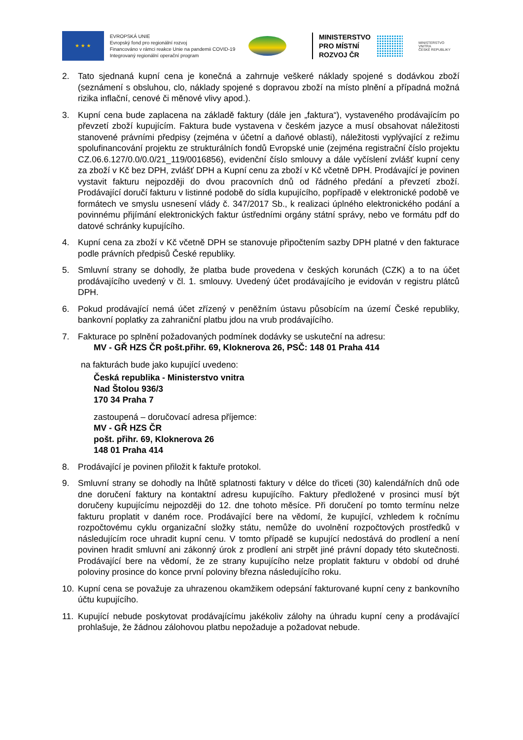★ ★ ★
EVROPSKÁ UNIE
Evropský fond pro regionální rozvoj
Financováno v rámci reakce Unie na pandemii COVID-19
Integrovaný regionální operační program
MINISTERSTVO
PRO MÍSTNÍ
ROZVOJ ČR
MINISTERSTVO VNITRA
ČESKÉ REPUBLIKY
2. Tato sjednaná kupní cena je konečná a zahrnuje veškeré náklady spojené s dodávkou zboží (seznámení s obsluhou, clo, náklady spojené s dopravou zboží na místo plnění a případná možná rizika inflační, cenové či měnové vlivy apod.).
3. Kupní cena bude zaplacena na základě faktury (dále jen „faktura“), vystaveného prodávajícím po převzetí zboží kupujícím. Faktura bude vystavena v českém jazyce a musí obsahovat náležitosti stanovené právními předpisy (zejména v účetní a daňové oblasti), náležitosti vyplývající z režimu spolufinancování projektu ze strukturálních fondů Evropské unie (zejména registrační číslo projektu CZ.06.6.127/0.0/0.0/21_119/0016856), evidenční číslo smlouvy a dále vyčíslení zvlášť kupní ceny za zboží v Kč bez DPH, zvlášť DPH a Kupní cenu za zboží v Kč včetně DPH. Prodávající je povinen vystavit fakturu nejpozději do dvou pracovních dnů od řádného předání a převzetí zboží. Prodávající doručí fakturu v listinné podobě do sídla kupujícího, popřípadě v elektronické podobě ve formátech ve smyslu usnesení vlády č. 347/2017 Sb., k realizaci úplného elektronického podání a povinnému přijímání elektronických faktur ústředními orgány státní správy, nebo ve formátu pdf do datové schránky kupujícího.
4. Kupní cena za zboží v Kč včetně DPH se stanovuje připočtením sazby DPH platné v den fakturace podle právních předpisů České republiky.
5. Smluvní strany se dohodly, že platba bude provedena v českých korunách (CZK) a to na účet prodávajícího uvedený v čl. 1. smlouvy. Uvedený účet prodávajícího je evidován v registru plátců DPH.
6. Pokud prodávající nemá účet zřízený v peněžním ústavu působícím na území České republiky, bankovní poplatky za zahraniční platbu jdou na vrub prodávajícího.
7. Fakturace po splnění požadovaných podmínek dodávky se uskuteční na adresu:
MV - GŘ HZS ČR pošt.přihr. 69, Kloknerova 26, PSČ: 148 01 Praha 414
na fakturách bude jako kupující uvedeno:
Česká republika - Ministerstvo vnitra
Nad Štolou 936/3
170 34 Praha 7
zastoupená – doručovací adresa příjemce:
MV - GŘ HZS ČR
pošt. přihr. 69, Kloknerova 26
148 01 Praha 414
8. Prodávající je povinen přiložit k faktuře protokol.
9. Smluvní strany se dohodly na lhůtě splatnosti faktury v délce do třiceti (30) kalendářních dnů ode dne doručení faktury na kontaktní adresu kupujícího. Faktury předložené v prosinci musí být doručeny kupujícímu nejpozději do 12. dne tohoto měsíce. Při doručení po tomto termínu nelze fakturu proplatit v daném roce. Prodávající bere na vědomí, že kupující, vzhledem k ročnímu rozpočtovému cyklu organizační složky státu, nemůže do uvolnění rozpočtových prostředků v následujícím roce uhradit kupní cenu. V tomto případě se kupující nedostává do prodlení a není povinen hradit smluvní ani zákonný úrok z prodlení ani strpět jiné právní dopady této skutečnosti. Prodávající bere na vědomí, že ze strany kupujícího nelze proplatit fakturu v období od druhé poloviny prosince do konce první poloviny března následujícího roku.
10. Kupní cena se považuje za uhrazenou okamžikem odepsání fakturované kupní ceny z bankovního účtu kupujícího.
11. Kupující nebude poskytovat prodávajícímu jakékoliv zálohy na úhradu kupní ceny a prodávající prohlašuje, že žádnou zálohovou platbu nepožaduje a požadovat nebude.